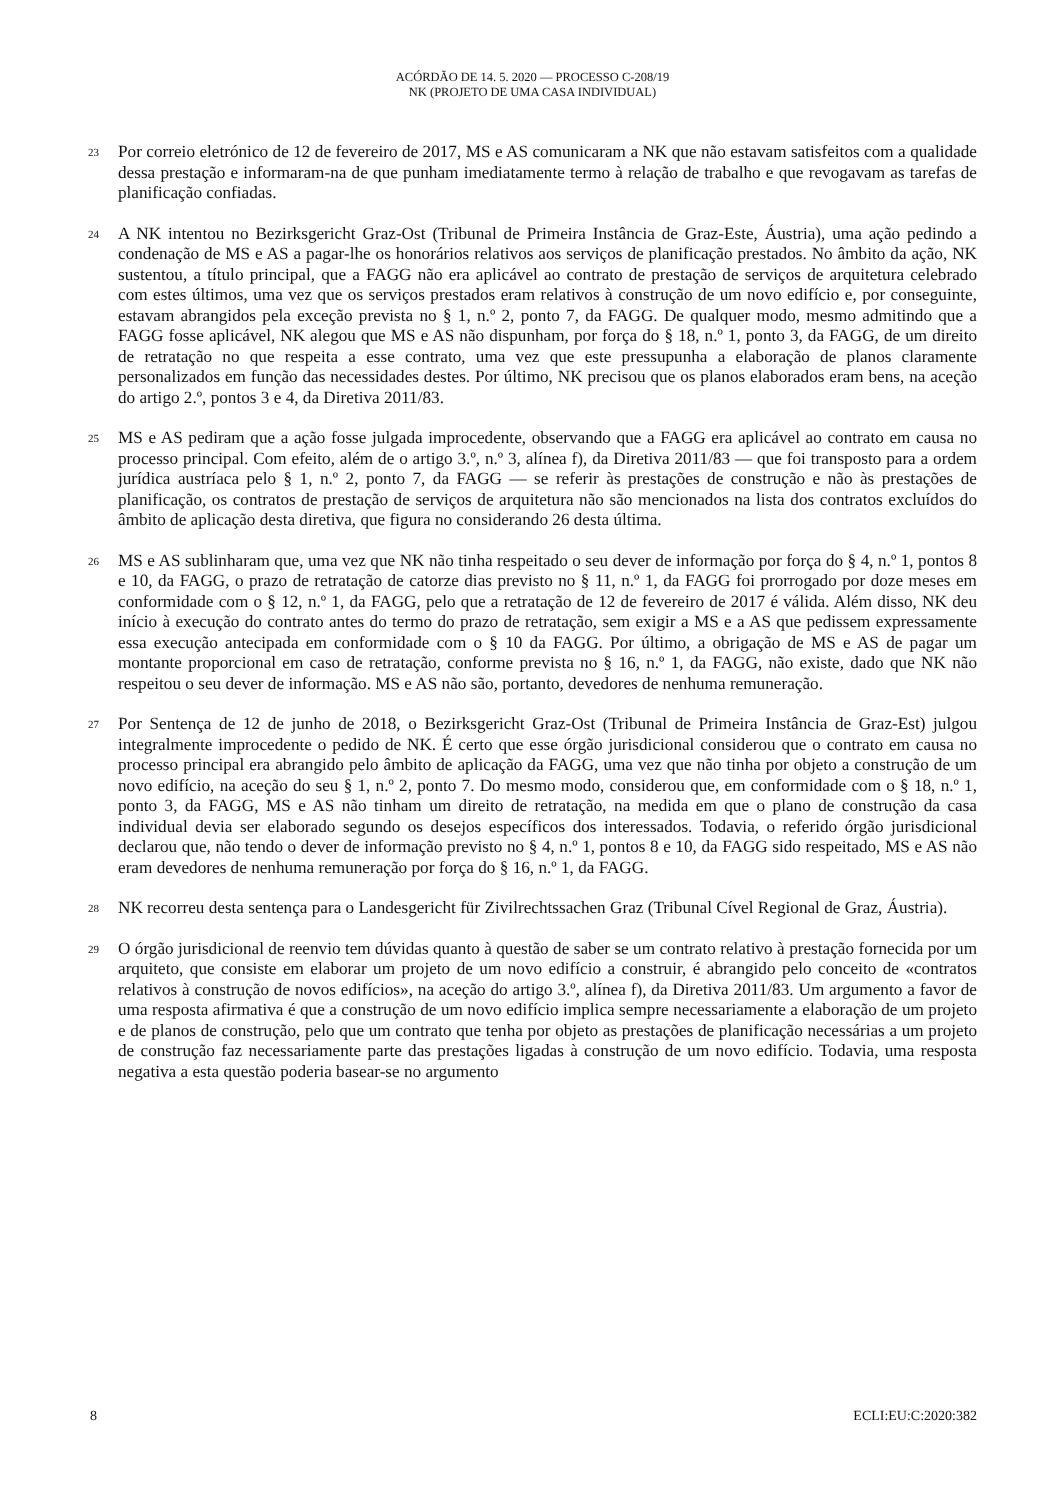ACÓRDÃO DE 14. 5. 2020 — PROCESSO C-208/19
NK (PROJETO DE UMA CASA INDIVIDUAL)
23
Por correio eletrónico de 12 de fevereiro de 2017, MS e AS comunicaram a NK que não estavam satisfeitos com a qualidade dessa prestação e informaram-na de que punham imediatamente termo à relação de trabalho e que revogavam as tarefas de planificação confiadas.
24
A NK intentou no Bezirksgericht Graz-Ost (Tribunal de Primeira Instância de Graz-Este, Áustria), uma ação pedindo a condenação de MS e AS a pagar-lhe os honorários relativos aos serviços de planificação prestados. No âmbito da ação, NK sustentou, a título principal, que a FAGG não era aplicável ao contrato de prestação de serviços de arquitetura celebrado com estes últimos, uma vez que os serviços prestados eram relativos à construção de um novo edifício e, por conseguinte, estavam abrangidos pela exceção prevista no § 1, n.º 2, ponto 7, da FAGG. De qualquer modo, mesmo admitindo que a FAGG fosse aplicável, NK alegou que MS e AS não dispunham, por força do § 18, n.º 1, ponto 3, da FAGG, de um direito de retratação no que respeita a esse contrato, uma vez que este pressupunha a elaboração de planos claramente personalizados em função das necessidades destes. Por último, NK precisou que os planos elaborados eram bens, na aceção do artigo 2.º, pontos 3 e 4, da Diretiva 2011/83.
25
MS e AS pediram que a ação fosse julgada improcedente, observando que a FAGG era aplicável ao contrato em causa no processo principal. Com efeito, além de o artigo 3.º, n.º 3, alínea f), da Diretiva 2011/83 — que foi transposto para a ordem jurídica austríaca pelo § 1, n.º 2, ponto 7, da FAGG — se referir às prestações de construção e não às prestações de planificação, os contratos de prestação de serviços de arquitetura não são mencionados na lista dos contratos excluídos do âmbito de aplicação desta diretiva, que figura no considerando 26 desta última.
26
MS e AS sublinharam que, uma vez que NK não tinha respeitado o seu dever de informação por força do § 4, n.º 1, pontos 8 e 10, da FAGG, o prazo de retratação de catorze dias previsto no § 11, n.º 1, da FAGG foi prorrogado por doze meses em conformidade com o § 12, n.º 1, da FAGG, pelo que a retratação de 12 de fevereiro de 2017 é válida. Além disso, NK deu início à execução do contrato antes do termo do prazo de retratação, sem exigir a MS e a AS que pedissem expressamente essa execução antecipada em conformidade com o § 10 da FAGG. Por último, a obrigação de MS e AS de pagar um montante proporcional em caso de retratação, conforme prevista no § 16, n.º 1, da FAGG, não existe, dado que NK não respeitou o seu dever de informação. MS e AS não são, portanto, devedores de nenhuma remuneração.
27
Por Sentença de 12 de junho de 2018, o Bezirksgericht Graz-Ost (Tribunal de Primeira Instância de Graz-Est) julgou integralmente improcedente o pedido de NK. É certo que esse órgão jurisdicional considerou que o contrato em causa no processo principal era abrangido pelo âmbito de aplicação da FAGG, uma vez que não tinha por objeto a construção de um novo edifício, na aceção do seu § 1, n.º 2, ponto 7. Do mesmo modo, considerou que, em conformidade com o § 18, n.º 1, ponto 3, da FAGG, MS e AS não tinham um direito de retratação, na medida em que o plano de construção da casa individual devia ser elaborado segundo os desejos específicos dos interessados. Todavia, o referido órgão jurisdicional declarou que, não tendo o dever de informação previsto no § 4, n.º 1, pontos 8 e 10, da FAGG sido respeitado, MS e AS não eram devedores de nenhuma remuneração por força do § 16, n.º 1, da FAGG.
28
NK recorreu desta sentença para o Landesgericht für Zivilrechtssachen Graz (Tribunal Cível Regional de Graz, Áustria).
29
O órgão jurisdicional de reenvio tem dúvidas quanto à questão de saber se um contrato relativo à prestação fornecida por um arquiteto, que consiste em elaborar um projeto de um novo edifício a construir, é abrangido pelo conceito de «contratos relativos à construção de novos edifícios», na aceção do artigo 3.º, alínea f), da Diretiva 2011/83. Um argumento a favor de uma resposta afirmativa é que a construção de um novo edifício implica sempre necessariamente a elaboração de um projeto e de planos de construção, pelo que um contrato que tenha por objeto as prestações de planificação necessárias a um projeto de construção faz necessariamente parte das prestações ligadas à construção de um novo edifício. Todavia, uma resposta negativa a esta questão poderia basear-se no argumento
8 ECLI:EU:C:2020:382